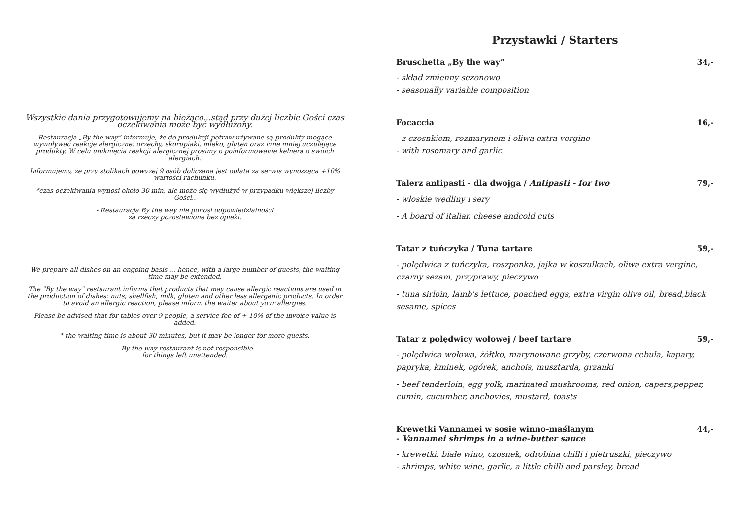Wszystkie dania przygotowujemy na bieżąco...stąd przy dużej liczbie Gości czas oczekiwania może być wydłużony.
Restauracja „By the way” informuje, że do produkcji potraw używane są produkty mogące wywoływać reakcje alergiczne: orzechy, skorupiaki, mleko, gluten oraz inne mniej uczulające produkty. W celu uniknięcia reakcji alergicznej prosimy o poinformowanie kelnera o swoich alergiach.
Informujemy, że przy stolikach powyżej 9 osób doliczana jest opłata za serwis wynosząca +10% wartości rachunku.
*czas oczekiwania wynosi około 30 min, ale może się wydłużyć w przypadku większej liczby Gości..
- Restauracja By the way nie ponosi odpowiedzialności
za rzeczy pozostawione bez opieki.
We prepare all dishes on an ongoing basis ... hence, with a large number of guests, the waiting time may be extended.
The "By the way" restaurant informs that products that may cause allergic reactions are used in the production of dishes: nuts, shellfish, milk, gluten and other less allergenic products. In order to avoid an allergic reaction, please inform the waiter about your allergies.
Please be advised that for tables over 9 people, a service fee of + 10% of the invoice value is added.
* the waiting time is about 30 minutes, but it may be longer for more guests.
- By the way restaurant is not responsible
for things left unattended.
Przystawki / Starters
Bruschetta „By the way” 34,-
- skład zmienny sezonowo
- seasonally variable composition
Focaccia 16,-
- z czosnkiem, rozmarynem i oliwą extra vergine
- with rosemary and garlic
Talerz antipasti - dla dwojga / Antipasti - for two 79,-
- włoskie wędliny i sery
- A board of italian cheese andcold cuts
Tatar z tuńczyka / Tuna tartare 59,-
- polędwica z tuńczyka, roszponka, jajka w koszulkach, oliwa extra vergine, czarny sezam, przyprawy, pieczywo
- tuna sirloin, lamb's lettuce, poached eggs, extra virgin olive oil, bread,black sesame, spices
Tatar z polędwicy wołowej / beef tartare 59,-
- polędwica wołowa, żółtko, marynowane grzyby, czerwona cebula, kapary, papryka, kminek, ogórek, anchois, musztarda, grzanki
- beef tenderloin, egg yolk, marinated mushrooms, red onion, capers,pepper, cumin, cucumber, anchovies, mustard, toasts
Krewetki Vannamei w sosie winno-maślanym
- Vannamei shrimps in a wine-butter sauce 44,-
- krewetki, białe wino, czosnek, odrobina chilli i pietruszki, pieczywo
- shrimps, white wine, garlic, a little chilli and parsley, bread